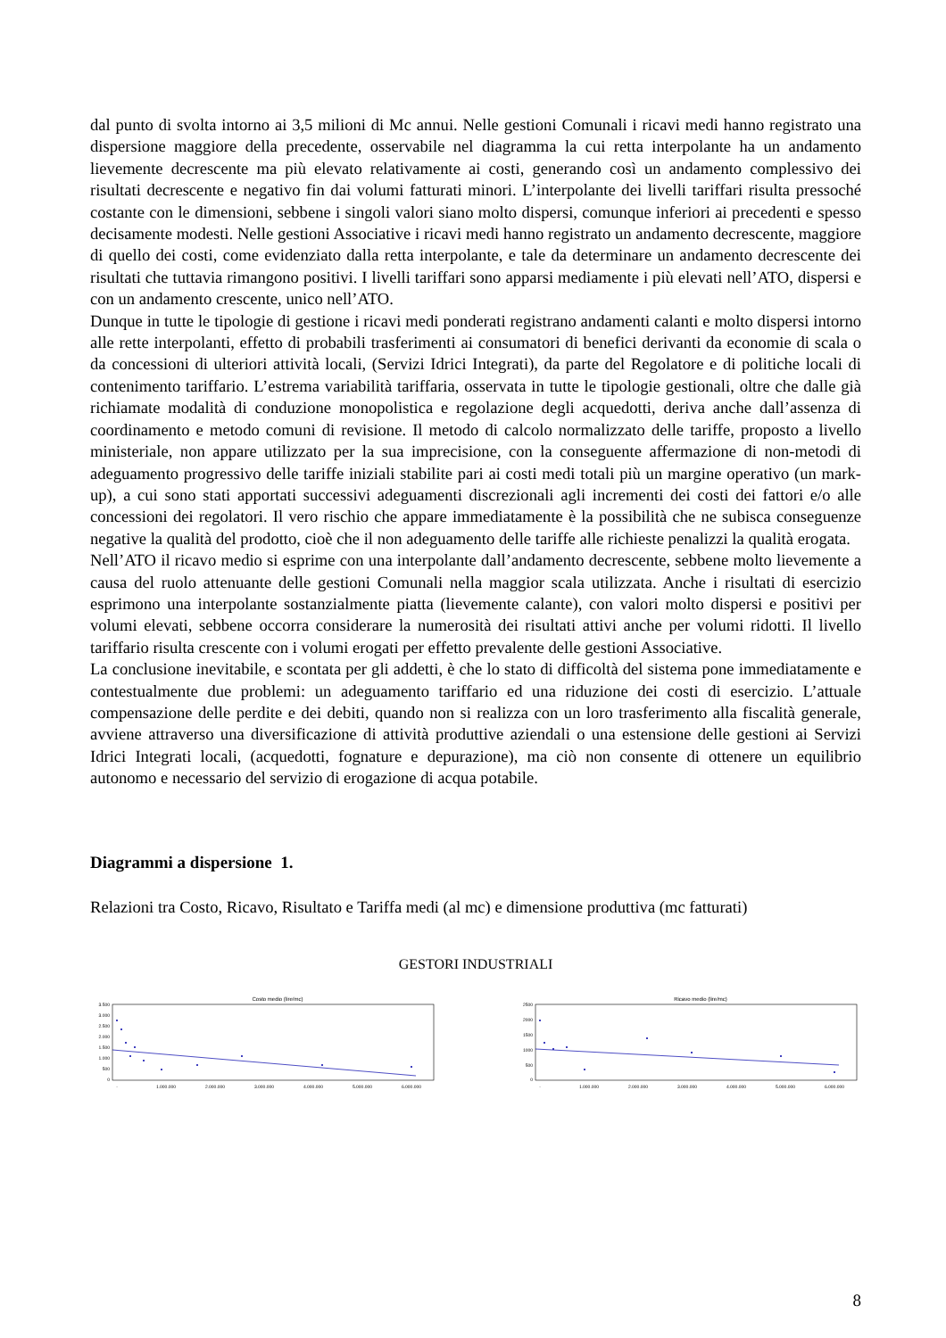dal punto di svolta intorno ai 3,5 milioni di Mc annui. Nelle gestioni Comunali i ricavi medi hanno registrato una dispersione maggiore della precedente, osservabile nel diagramma la cui retta interpolante ha un andamento lievemente decrescente ma più elevato relativamente ai costi, generando così un andamento complessivo dei risultati decrescente e negativo fin dai volumi fatturati minori. L’interpolante dei livelli tariffari risulta pressoché costante con le dimensioni, sebbene i singoli valori siano molto dispersi, comunque inferiori ai precedenti e spesso decisamente modesti. Nelle gestioni Associative i ricavi medi hanno registrato un andamento decrescente, maggiore di quello dei costi, come evidenziato dalla retta interpolante, e tale da determinare un andamento decrescente dei risultati che tuttavia rimangono positivi. I livelli tariffari sono apparsi mediamente i più elevati nell’ATO, dispersi e con un andamento crescente, unico nell’ATO.
Dunque in tutte le tipologie di gestione i ricavi medi ponderati registrano andamenti calanti e molto dispersi intorno alle rette interpolanti, effetto di probabili trasferimenti ai consumatori di benefici derivanti da economie di scala o da concessioni di ulteriori attività locali, (Servizi Idrici Integrati), da parte del Regolatore e di politiche locali di contenimento tariffario. L’estrema variabilità tariffaria, osservata in tutte le tipologie gestionali, oltre che dalle già richiamate modalità di conduzione monopolistica e regolazione degli acquedotti, deriva anche dall’assenza di coordinamento e metodo comuni di revisione. Il metodo di calcolo normalizzato delle tariffe, proposto a livello ministeriale, non appare utilizzato per la sua imprecisione, con la conseguente affermazione di non-metodi di adeguamento progressivo delle tariffe iniziali stabilite pari ai costi medi totali più un margine operativo (un mark-up), a cui sono stati apportati successivi adeguamenti discrezionali agli incrementi dei costi dei fattori e/o alle concessioni dei regolatori. Il vero rischio che appare immediatamente è la possibilità che ne subisca conseguenze negative la qualità del prodotto, cioè che il non adeguamento delle tariffe alle richieste penalizzi la qualità erogata.
Nell’ATO il ricavo medio si esprime con una interpolante dall’andamento decrescente, sebbene molto lievemente a causa del ruolo attenuante delle gestioni Comunali nella maggior scala utilizzata. Anche i risultati di esercizio esprimono una interpolante sostanzialmente piatta (lievemente calante), con valori molto dispersi e positivi per volumi elevati, sebbene occorra considerare la numerosità dei risultati attivi anche per volumi ridotti. Il livello tariffario risulta crescente con i volumi erogati per effetto prevalente delle gestioni Associative.
La conclusione inevitabile, e scontata per gli addetti, è che lo stato di difficoltà del sistema pone immediatamente e contestualmente due problemi: un adeguamento tariffario ed una riduzione dei costi di esercizio. L’attuale compensazione delle perdite e dei debiti, quando non si realizza con un loro trasferimento alla fiscalità generale, avviene attraverso una diversificazione di attività produttive aziendali o una estensione delle gestioni ai Servizi Idrici Integrati locali, (acquedotti, fognature e depurazione), ma ciò non consente di ottenere un equilibrio autonomo e necessario del servizio di erogazione di acqua potabile.
Diagrammi a dispersione 1.
Relazioni tra Costo, Ricavo, Risultato e Tariffa medi (al mc) e dimensione produttiva (mc fatturati)
GESTORI INDUSTRIALI
Costo medio (lire/mc)
3.500
3.000
2.500
2.000
1.500
1.000
500
0
-
1.000.000
2.000.000
3.000.000
4.000.000
5.000.000
6.000.000
Ricavo medio (lire/mc)
2500
2000
1500
1000
500
0
-
1.000.000
2.000.000
3.000.000
4.000.000
5.000.000
6.000.000
8